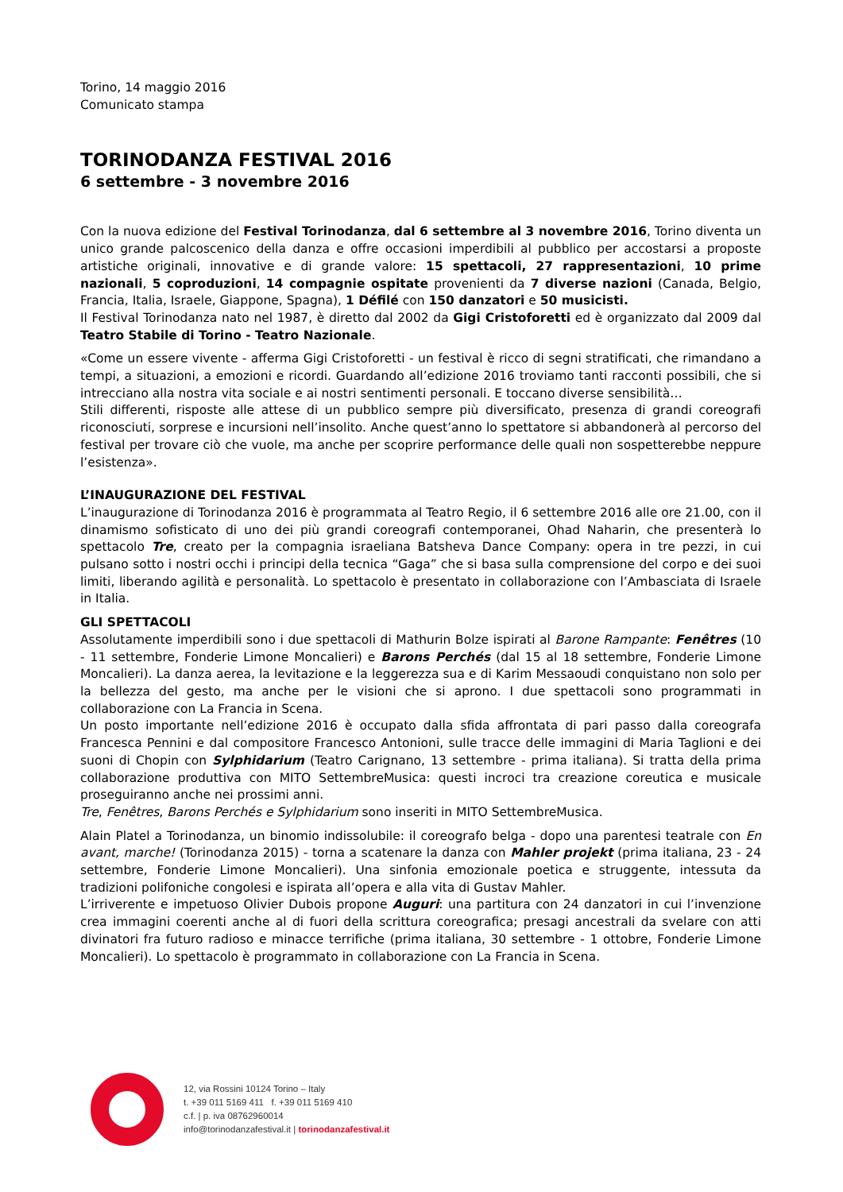Torino, 14 maggio 2016
Comunicato stampa
TORINODANZA FESTIVAL 2016
6 settembre - 3 novembre 2016
Con la nuova edizione del Festival Torinodanza, dal 6 settembre al 3 novembre 2016, Torino diventa un unico grande palcoscenico della danza e offre occasioni imperdibili al pubblico per accostarsi a proposte artistiche originali, innovative e di grande valore: 15 spettacoli, 27 rappresentazioni, 10 prime nazionali, 5 coproduzioni, 14 compagnie ospitate provenienti da 7 diverse nazioni (Canada, Belgio, Francia, Italia, Israele, Giappone, Spagna), 1 Défilé con 150 danzatori e 50 musicisti.
Il Festival Torinodanza nato nel 1987, è diretto dal 2002 da Gigi Cristoforetti ed è organizzato dal 2009 dal Teatro Stabile di Torino - Teatro Nazionale.
«Come un essere vivente - afferma Gigi Cristoforetti - un festival è ricco di segni stratificati, che rimandano a tempi, a situazioni, a emozioni e ricordi. Guardando all’edizione 2016 troviamo tanti racconti possibili, che si intrecciano alla nostra vita sociale e ai nostri sentimenti personali. E toccano diverse sensibilità…
Stili differenti, risposte alle attese di un pubblico sempre più diversificato, presenza di grandi coreografi riconosciuti, sorprese e incursioni nell’insolito. Anche quest’anno lo spettatore si abbandonerà al percorso del festival per trovare ciò che vuole, ma anche per scoprire performance delle quali non sospetterebbe neppure l’esistenza».
L’INAUGURAZIONE DEL FESTIVAL
L’inaugurazione di Torinodanza 2016 è programmata al Teatro Regio, il 6 settembre 2016 alle ore 21.00, con il dinamismo sofisticato di uno dei più grandi coreografi contemporanei, Ohad Naharin, che presenterà lo spettacolo Tre, creato per la compagnia israeliana Batsheva Dance Company: opera in tre pezzi, in cui pulsano sotto i nostri occhi i principi della tecnica “Gaga” che si basa sulla comprensione del corpo e dei suoi limiti, liberando agilità e personalità. Lo spettacolo è presentato in collaborazione con l’Ambasciata di Israele in Italia.
GLI SPETTACOLI
Assolutamente imperdibili sono i due spettacoli di Mathurin Bolze ispirati al Barone Rampante: Fenêtres (10 - 11 settembre, Fonderie Limone Moncalieri) e Barons Perchés (dal 15 al 18 settembre, Fonderie Limone Moncalieri). La danza aerea, la levitazione e la leggerezza sua e di Karim Messaoudi conquistano non solo per la bellezza del gesto, ma anche per le visioni che si aprono. I due spettacoli sono programmati in collaborazione con La Francia in Scena.
Un posto importante nell’edizione 2016 è occupato dalla sfida affrontata di pari passo dalla coreografa Francesca Pennini e dal compositore Francesco Antonioni, sulle tracce delle immagini di Maria Taglioni e dei suoni di Chopin con Sylphidarium (Teatro Carignano, 13 settembre - prima italiana). Si tratta della prima collaborazione produttiva con MITO SettembreMusica: questi incroci tra creazione coreutica e musicale proseguiranno anche nei prossimi anni.
Tre, Fenêtres, Barons Perchés e Sylphidarium sono inseriti in MITO SettembreMusica.
Alain Platel a Torinodanza, un binomio indissolubile: il coreografo belga - dopo una parentesi teatrale con En avant, marche! (Torinodanza 2015) - torna a scatenare la danza con Mahler projekt (prima italiana, 23 - 24 settembre, Fonderie Limone Moncalieri). Una sinfonia emozionale poetica e struggente, intessuta da tradizioni polifoniche congolesi e ispirata all’opera e alla vita di Gustav Mahler.
L’irriverente e impetuoso Olivier Dubois propone Auguri: una partitura con 24 danzatori in cui l’invenzione crea immagini coerenti anche al di fuori della scrittura coreografica; presagi ancestrali da svelare con atti divinatori fra futuro radioso e minacce terrifiche (prima italiana, 30 settembre - 1 ottobre, Fonderie Limone Moncalieri). Lo spettacolo è programmato in collaborazione con La Francia in Scena.
12, via Rossini 10124 Torino – Italy
t. +39 011 5169 411 f. +39 011 5169 410
c.f. | p. iva 08762960014
info@torinodanzafestival.it | torinodanzafestival.it